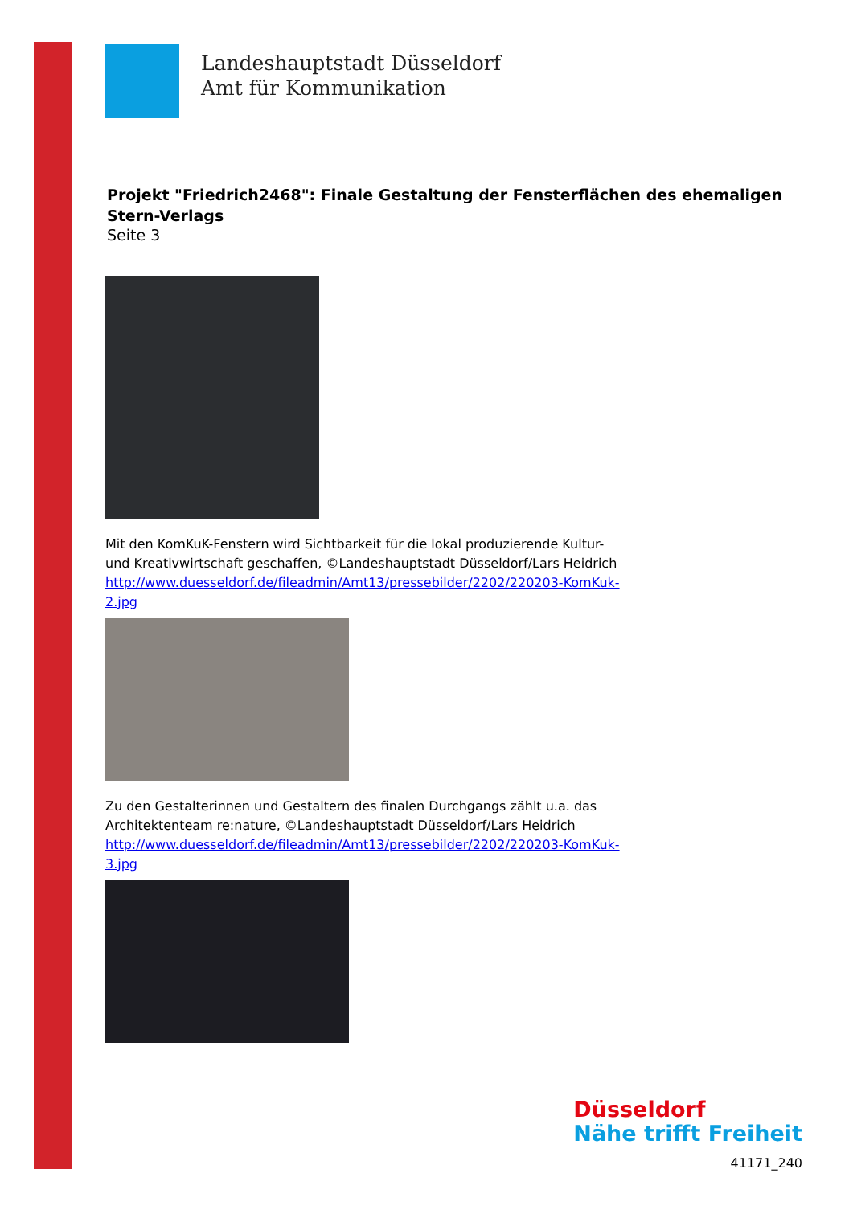Landeshauptstadt Düsseldorf
Amt für Kommunikation
Projekt "Friedrich2468": Finale Gestaltung der Fensterflächen des ehemaligen Stern-Verlags
Seite 3
Mit den KomKuK-Fenstern wird Sichtbarkeit für die lokal produzierende Kultur- und Kreativwirtschaft geschaffen, ©Landeshauptstadt Düsseldorf/Lars Heidrich
http://www.duesseldorf.de/fileadmin/Amt13/pressebilder/2202/220203-KomKuk-2.jpg
Zu den Gestalterinnen und Gestaltern des finalen Durchgangs zählt u.a. das Architektenteam re:nature, ©Landeshauptstadt Düsseldorf/Lars Heidrich
http://www.duesseldorf.de/fileadmin/Amt13/pressebilder/2202/220203-KomKuk-3.jpg
Düsseldorf
Nähe trifft Freiheit
41171_240